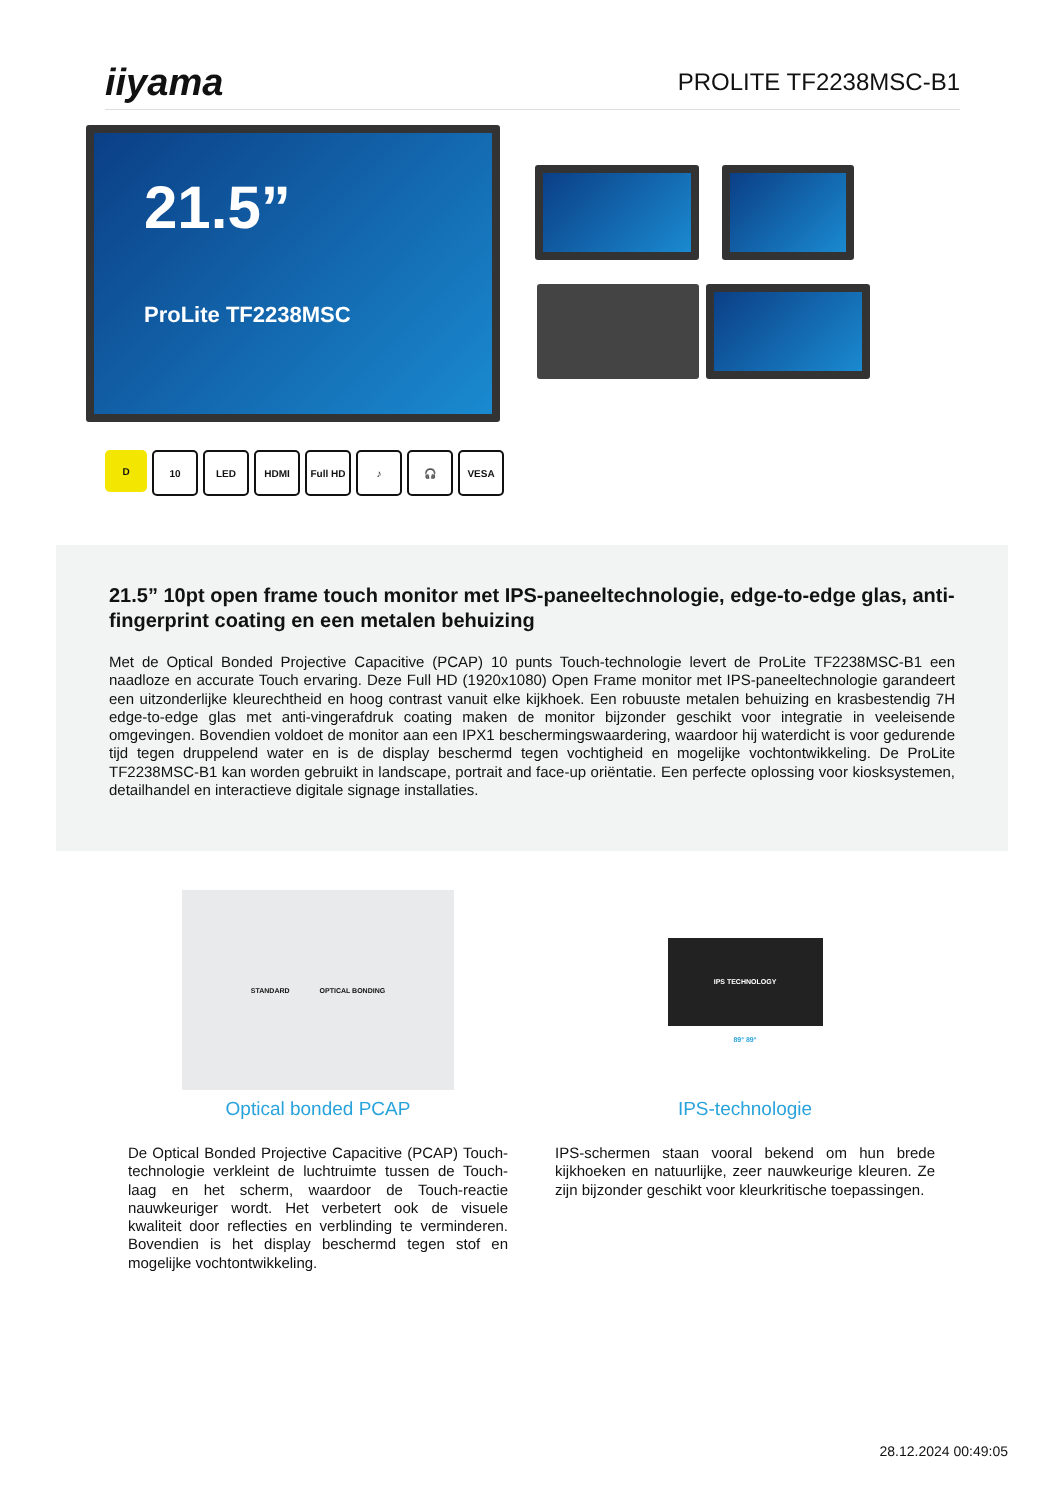iiyama
PROLITE TF2238MSC-B1
21.5”
ProLite TF2238MSC
D 10 LED HDMI Full HD ♪ 🎧 VESA
21.5” 10pt open frame touch monitor met IPS-paneeltechnologie, edge-to-edge glas, anti-fingerprint coating en een metalen behuizing
Met de Optical Bonded Projective Capacitive (PCAP) 10 punts Touch-technologie levert de ProLite TF2238MSC-B1 een naadloze en accurate Touch ervaring. Deze Full HD (1920x1080) Open Frame monitor met IPS-paneeltechnologie garandeert een uitzonderlijke kleurechtheid en hoog contrast vanuit elke kijkhoek. Een robuuste metalen behuizing en krasbestendig 7H edge-to-edge glas met anti-vingerafdruk coating maken de monitor bijzonder geschikt voor integratie in veeleisende omgevingen. Bovendien voldoet de monitor aan een IPX1 beschermingswaardering, waardoor hij waterdicht is voor gedurende tijd tegen druppelend water en is de display beschermd tegen vochtigheid en mogelijke vochtontwikkeling. De ProLite TF2238MSC-B1 kan worden gebruikt in landscape, portrait and face-up oriëntatie. Een perfecte oplossing voor kiosksystemen, detailhandel en interactieve digitale signage installaties.
STANDARD OPTICAL BONDING
Optical bonded PCAP
De Optical Bonded Projective Capacitive (PCAP) Touch-technologie verkleint de luchtruimte tussen de Touch-laag en het scherm, waardoor de Touch-reactie nauwkeuriger wordt. Het verbetert ook de visuele kwaliteit door reflecties en verblinding te verminderen. Bovendien is het display beschermd tegen stof en mogelijke vochtontwikkeling.
IPS TECHNOLOGY
89° 89°
IPS-technologie
IPS-schermen staan vooral bekend om hun brede kijkhoeken en natuurlijke, zeer nauwkeurige kleuren. Ze zijn bijzonder geschikt voor kleurkritische toepassingen.
28.12.2024 00:49:05